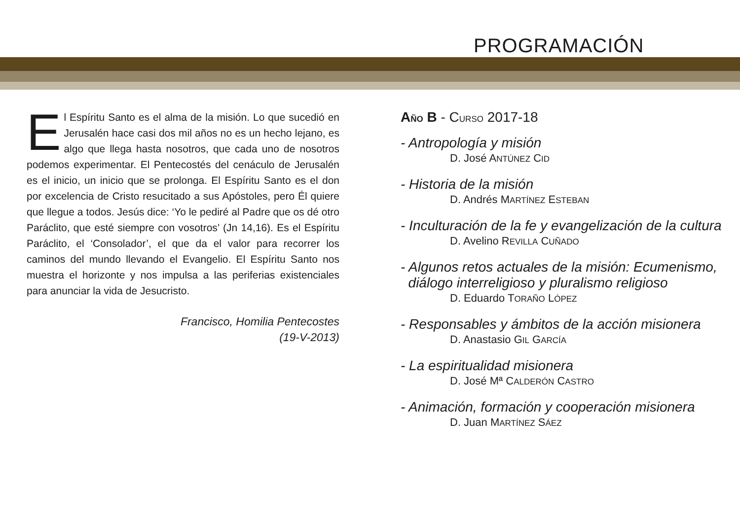PROGRAMACIÓN
El Espíritu Santo es el alma de la misión. Lo que sucedió en Jerusalén hace casi dos mil años no es un hecho lejano, es algo que llega hasta nosotros, que cada uno de nosotros podemos experimentar. El Pentecostés del cenáculo de Jerusalén es el inicio, un inicio que se prolonga. El Espíritu Santo es el don por excelencia de Cristo resucitado a sus Apóstoles, pero Él quiere que llegue a todos. Jesús dice: ‘Yo le pediré al Padre que os dé otro Paráclito, que esté siempre con vosotros’ (Jn 14,16). Es el Espíritu Paráclito, el ‘Consolador’, el que da el valor para recorrer los caminos del mundo llevando el Evangelio. El Espíritu Santo nos muestra el horizonte y nos impulsa a las periferias existenciales para anunciar la vida de Jesucristo.
Francisco, Homilia Pentecostes
(19-V-2013)
AÑO B - CURSO 2017-18
- Antropología y misión
D. José ANTÚNEZ CID
- Historia de la misión
D. Andrés MARTÍNEZ ESTEBAN
- Inculturación de la fe y evangelización de la cultura
D. Avelino REVILLA CUÑADO
- Algunos retos actuales de la misión: Ecumenismo,
diálogo interreligioso y pluralismo religioso
D. Eduardo TORAÑO LÓPEZ
- Responsables y ámbitos de la acción misionera
D. Anastasio GIL GARCÍA
- La espiritualidad misionera
D. José Mª CALDERÓN CASTRO
- Animación, formación y cooperación misionera
D. Juan MARTÍNEZ SÁEZ